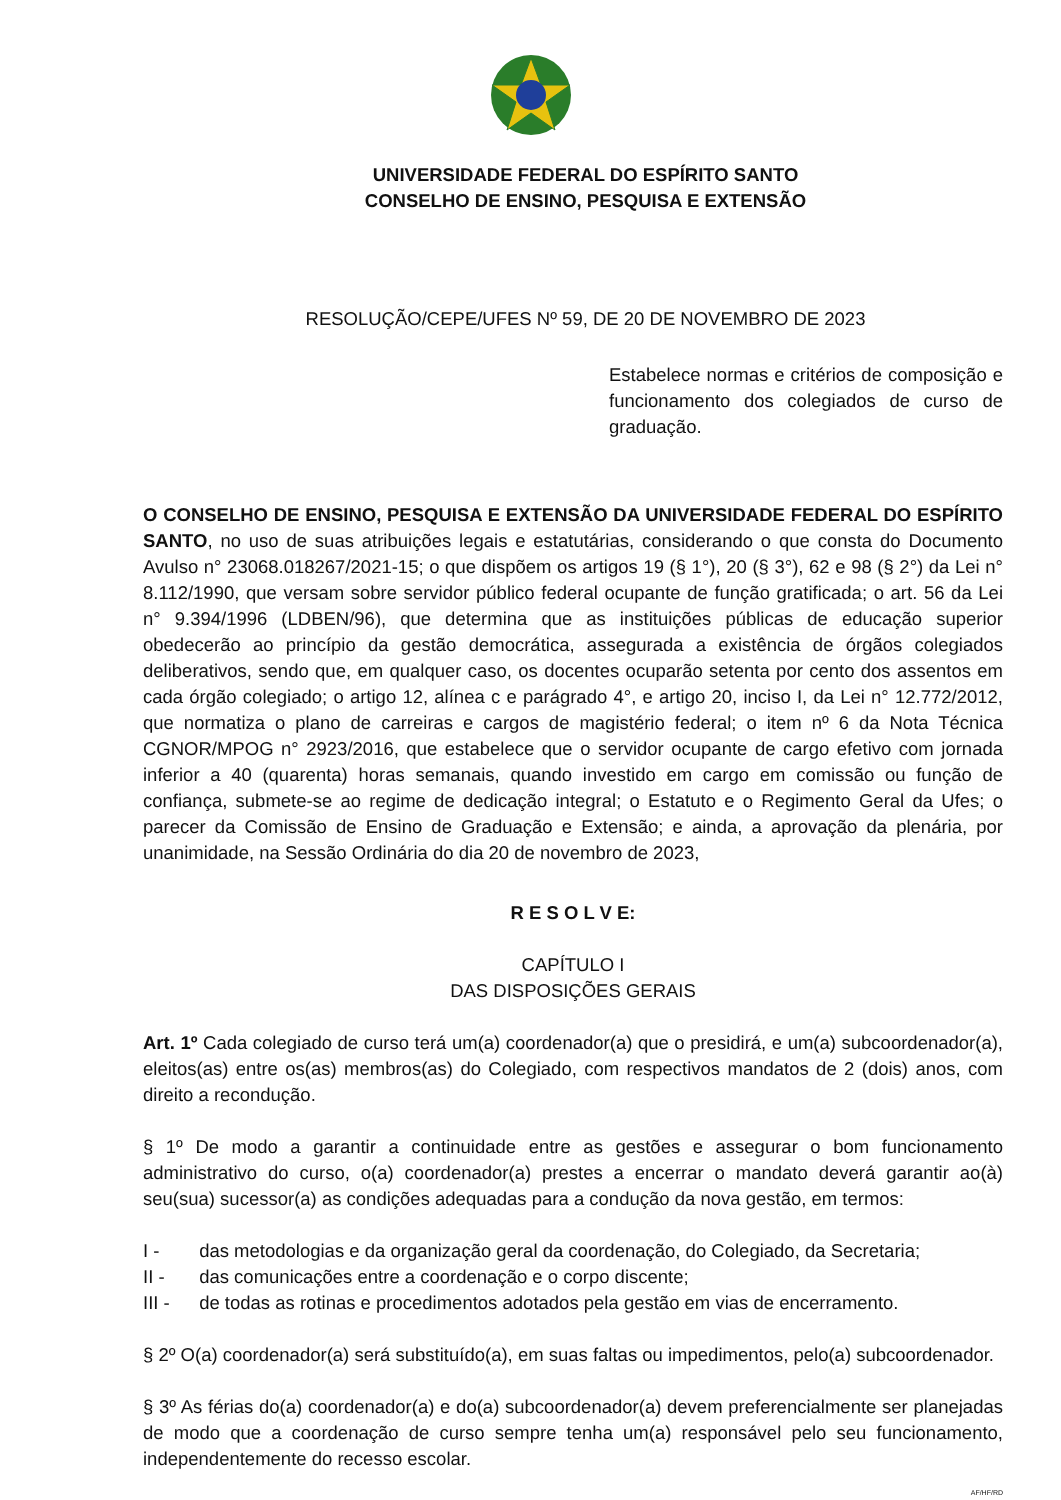UNIVERSIDADE FEDERAL DO ESPÍRITO SANTO
CONSELHO DE ENSINO, PESQUISA E EXTENSÃO
RESOLUÇÃO/CEPE/UFES Nº 59, DE 20 DE NOVEMBRO DE 2023
Estabelece normas e critérios de composição e funcionamento dos colegiados de curso de graduação.
O CONSELHO DE ENSINO, PESQUISA E EXTENSÃO DA UNIVERSIDADE FEDERAL DO ESPÍRITO SANTO, no uso de suas atribuições legais e estatutárias, considerando o que consta do Documento Avulso n° 23068.018267/2021-15; o que dispõem os artigos 19 (§ 1°), 20 (§ 3°), 62 e 98 (§ 2°) da Lei n° 8.112/1990, que versam sobre servidor público federal ocupante de função gratificada; o art. 56 da Lei n° 9.394/1996 (LDBEN/96), que determina que as instituições públicas de educação superior obedecerão ao princípio da gestão democrática, assegurada a existência de órgãos colegiados deliberativos, sendo que, em qualquer caso, os docentes ocuparão setenta por cento dos assentos em cada órgão colegiado; o artigo 12, alínea c e parágrado 4°, e artigo 20, inciso I, da Lei n° 12.772/2012, que normatiza o plano de carreiras e cargos de magistério federal; o item nº 6 da Nota Técnica CGNOR/MPOG n° 2923/2016, que estabelece que o servidor ocupante de cargo efetivo com jornada inferior a 40 (quarenta) horas semanais, quando investido em cargo em comissão ou função de confiança, submete-se ao regime de dedicação integral; o Estatuto e o Regimento Geral da Ufes; o parecer da Comissão de Ensino de Graduação e Extensão; e ainda, a aprovação da plenária, por unanimidade, na Sessão Ordinária do dia 20 de novembro de 2023,
R E S O L V E:
CAPÍTULO I
DAS DISPOSIÇÕES GERAIS
Art. 1º Cada colegiado de curso terá um(a) coordenador(a) que o presidirá, e um(a) subcoordenador(a), eleitos(as) entre os(as) membros(as) do Colegiado, com respectivos mandatos de 2 (dois) anos, com direito a recondução.
§ 1º De modo a garantir a continuidade entre as gestões e assegurar o bom funcionamento administrativo do curso, o(a) coordenador(a) prestes a encerrar o mandato deverá garantir ao(à) seu(sua) sucessor(a) as condições adequadas para a condução da nova gestão, em termos:
I - das metodologias e da organização geral da coordenação, do Colegiado, da Secretaria;
II - das comunicações entre a coordenação e o corpo discente;
III - de todas as rotinas e procedimentos adotados pela gestão em vias de encerramento.
§ 2º O(a) coordenador(a) será substituído(a), em suas faltas ou impedimentos, pelo(a) subcoordenador.
§ 3º As férias do(a) coordenador(a) e do(a) subcoordenador(a) devem preferencialmente ser planejadas de modo que a coordenação de curso sempre tenha um(a) responsável pelo seu funcionamento, independentemente do recesso escolar.
AF/HF/RD